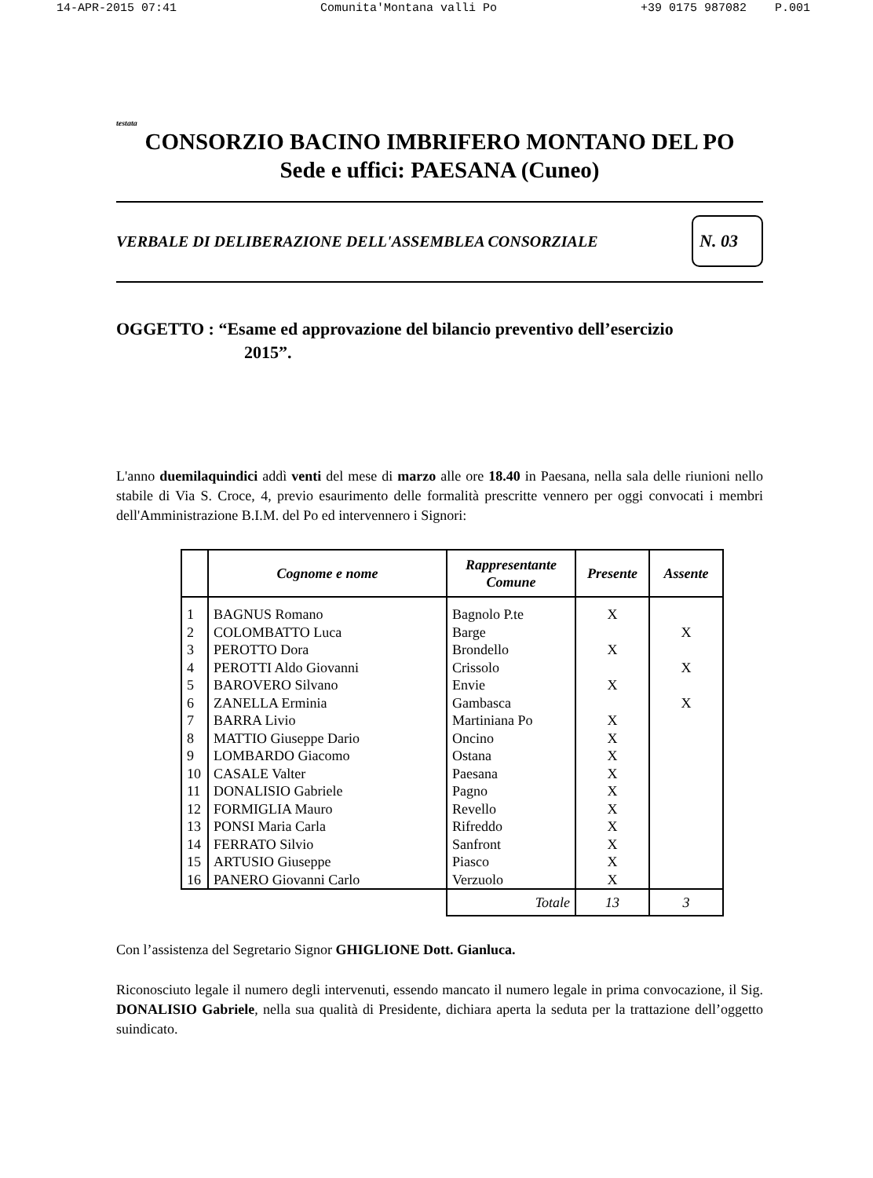14-APR-2015 07:41 Comunita'Montana valli Po +39 0175 987082 P.001
testata
CONSORZIO BACINO IMBRIFERO MONTANO DEL PO
Sede e uffici: PAESANA (Cuneo)
VERBALE DI DELIBERAZIONE DELL'ASSEMBLEA CONSORZIALE N. 03
OGGETTO : “Esame ed approvazione del bilancio preventivo dell’esercizio
2015”.
L'anno duemilaquindici addì venti del mese di marzo alle ore 18.40 in Paesana, nella sala delle riunioni nello stabile di Via S. Croce, 4, previo esaurimento delle formalità prescritte vennero per oggi convocati i membri dell'Amministrazione B.I.M. del Po ed intervennero i Signori:
| | Cognome e nome | Rappresentante Comune | Presente | Assente |
| --- | --- | --- | --- | --- |
| 1 | BAGNUS Romano | Bagnolo P.te | X | |
| 2 | COLOMBATTO Luca | Barge | | X |
| 3 | PEROTTO Dora | Brondello | X | |
| 4 | PEROTTI Aldo Giovanni | Crissolo | | X |
| 5 | BAROVERO Silvano | Envie | X | |
| 6 | ZANELLA Erminia | Gambasca | | X |
| 7 | BARRA Livio | Martiniana Po | X | |
| 8 | MATTIO Giuseppe Dario | Oncino | X | |
| 9 | LOMBARDO Giacomo | Ostana | X | |
| 10 | CASALE Valter | Paesana | X | |
| 11 | DONALISIO Gabriele | Pagno | X | |
| 12 | FORMIGLIA Mauro | Revello | X | |
| 13 | PONSI Maria Carla | Rifreddo | X | |
| 14 | FERRATO Silvio | Sanfront | X | |
| 15 | ARTUSIO Giuseppe | Piasco | X | |
| 16 | PANERO Giovanni Carlo | Verzuolo | X | |
| | | Totale | 13 | 3 |
Con l’assistenza del Segretario Signor GHIGLIONE Dott. Gianluca.
Riconosciuto legale il numero degli intervenuti, essendo mancato il numero legale in prima convocazione, il Sig. DONALISIO Gabriele, nella sua qualità di Presidente, dichiara aperta la seduta per la trattazione dell’oggetto suindicato.